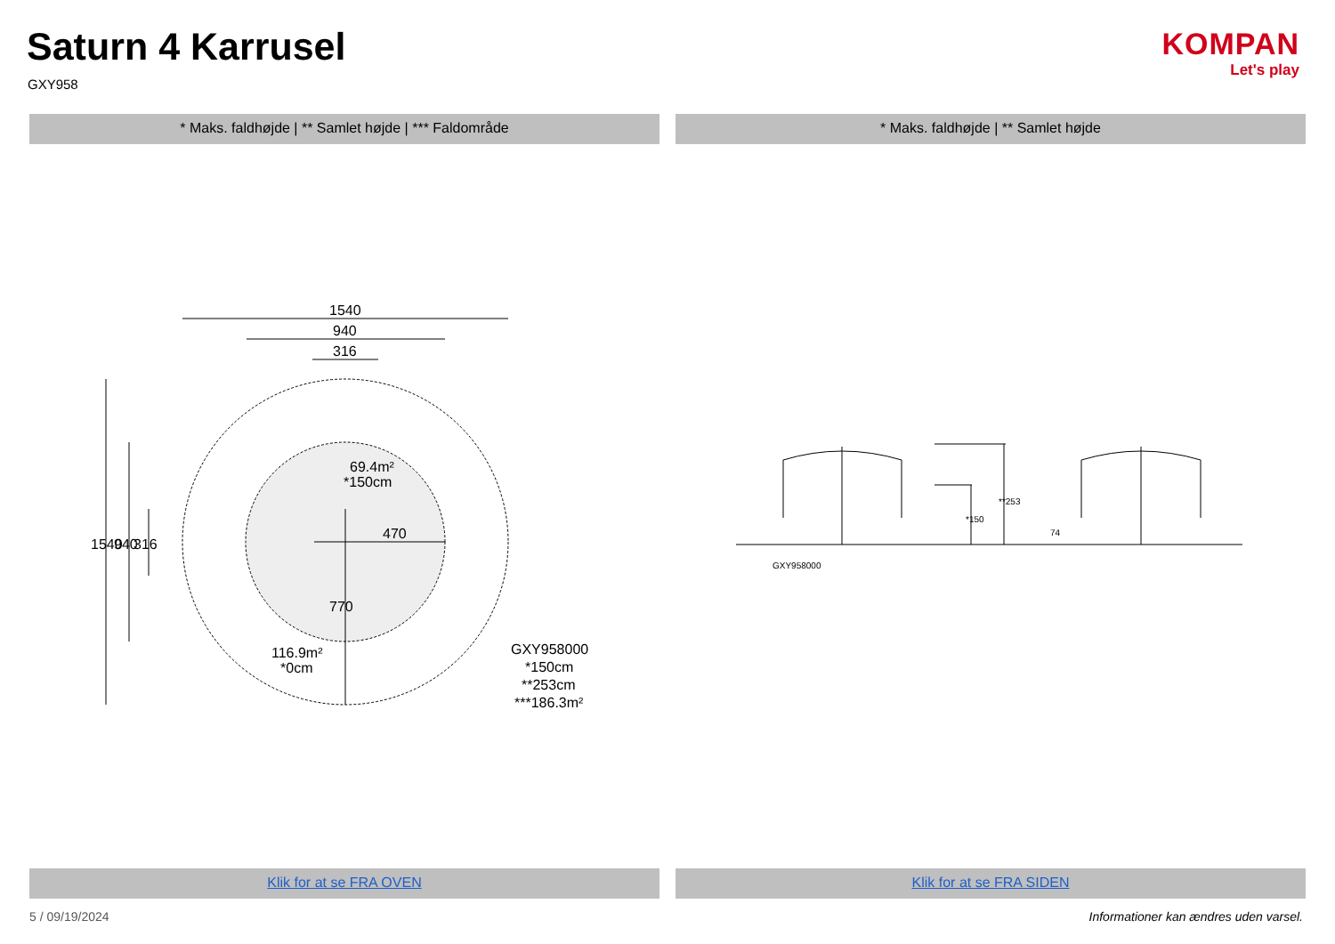Saturn 4 Karrusel
GXY958
KOMPAN
Let's play
* Maks. faldhøjde | ** Samlet højde | *** Faldområde
* Maks. faldhøjde | ** Samlet højde
1540
940
316
69.4m²
*150cm
470
116.9m²
*0cm
1540
940
316
770
GXY958000
*150cm
**253cm
***186.3m²
*150
**253
74
GXY958000
Klik for at se FRA OVEN Klik for at se FRA SIDEN
5 / 09/19/2024 Informationer kan ændres uden varsel.